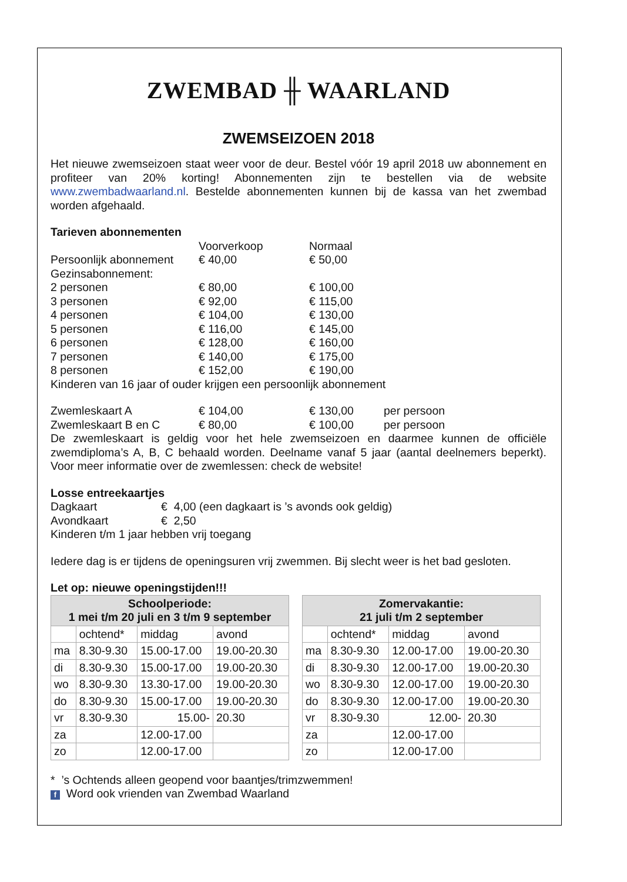ZWEMBAD ╫ WAARLAND
ZWEMSEIZOEN 2018
Het nieuwe zwemseizoen staat weer voor de deur. Bestel vóór 19 april 2018 uw abonnement en profiteer van 20% korting! Abonnementen zijn te bestellen via de website www.zwembadwaarland.nl. Bestelde abonnementen kunnen bij de kassa van het zwembad worden afgehaald.
Tarieven abonnementen
Voorverkoop Normaal
Persoonlijk abonnement € 40,00 € 50,00
Gezinsabonnement:
2 personen € 80,00 € 100,00
3 personen € 92,00 € 115,00
4 personen € 104,00 € 130,00
5 personen € 116,00 € 145,00
6 personen € 128,00 € 160,00
7 personen € 140,00 € 175,00
8 personen € 152,00 € 190,00
Kinderen van 16 jaar of ouder krijgen een persoonlijk abonnement
Zwemleskaart A € 104,00 € 130,00 per persoon
Zwemleskaart B en C € 80,00 € 100,00 per persoon
De zwemleskaart is geldig voor het hele zwemseizoen en daarmee kunnen de officiële zwemdiploma’s A, B, C behaald worden. Deelname vanaf 5 jaar (aantal deelnemers beperkt). Voor meer informatie over de zwemlessen: check de website!
Losse entreekaartjes
Dagkaart € 4,00 (een dagkaart is ’s avonds ook geldig)
Avondkaart € 2,50
Kinderen t/m 1 jaar hebben vrij toegang
Iedere dag is er tijdens de openingsuren vrij zwemmen. Bij slecht weer is het bad gesloten.
Let op: nieuwe openingstijden!!!
| Schoolperiode: 1 mei t/m 20 juli en 3 t/m 9 september | | | |
| --- | --- | --- | --- |
| | ochtend* | middag | avond |
| ma | 8.30-9.30 | 15.00-17.00 | 19.00-20.30 |
| di | 8.30-9.30 | 15.00-17.00 | 19.00-20.30 |
| wo | 8.30-9.30 | 13.30-17.00 | 19.00-20.30 |
| do | 8.30-9.30 | 15.00-17.00 | 19.00-20.30 |
| vr | 8.30-9.30 | 15.00- | 20.30 |
| za | | 12.00-17.00 | |
| zo | | 12.00-17.00 | |
| Zomervakantie: 21 juli t/m 2 september | | | |
| --- | --- | --- | --- |
| | ochtend* | middag | avond |
| ma | 8.30-9.30 | 12.00-17.00 | 19.00-20.30 |
| di | 8.30-9.30 | 12.00-17.00 | 19.00-20.30 |
| wo | 8.30-9.30 | 12.00-17.00 | 19.00-20.30 |
| do | 8.30-9.30 | 12.00-17.00 | 19.00-20.30 |
| vr | 8.30-9.30 | 12.00- | 20.30 |
| za | | 12.00-17.00 | |
| zo | | 12.00-17.00 | |
* ’s Ochtends alleen geopend voor baantjes/trimzwemmen!
f Word ook vrienden van Zwembad Waarland